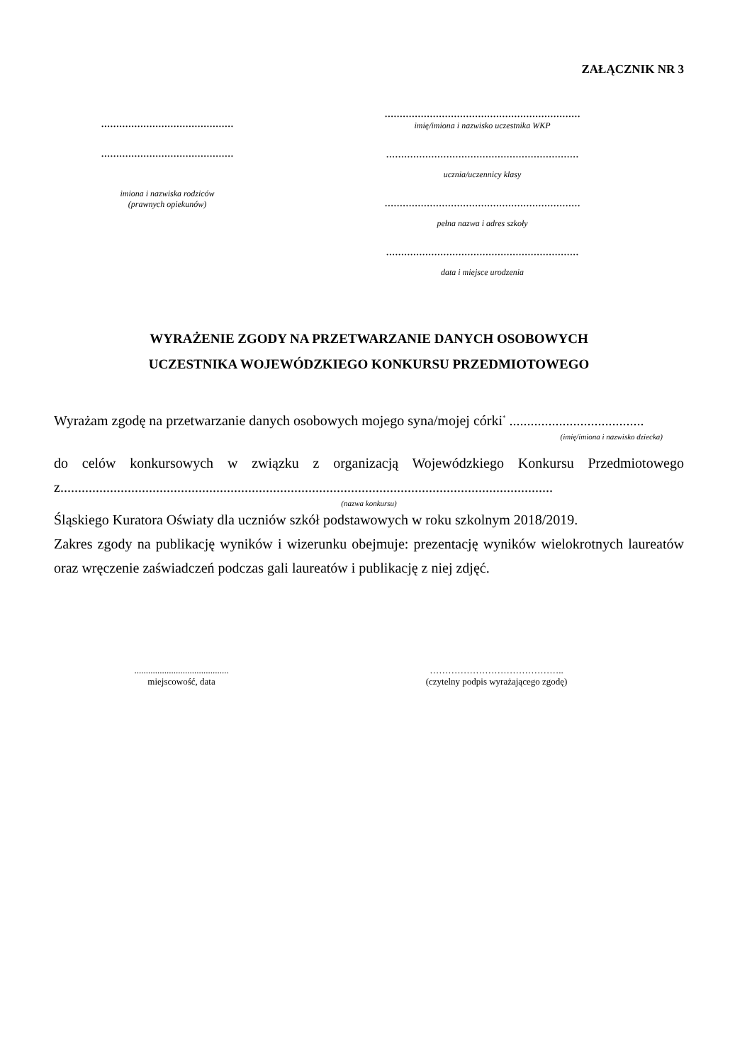ZAŁĄCZNIK NR 3
............................................
............................................
imiona i nazwiska rodziców
(prawnych opiekunów)
.................................................................
imię/imiona i nazwisko uczestnika WKP
................................................................
ucznia/uczennicy klasy
.................................................................
pełna nazwa i adres szkoły
................................................................
data i miejsce urodzenia
WYRAŻENIE ZGODY NA PRZETWARZANIE DANYCH OSOBOWYCH
UCZESTNIKA WOJEWÓDZKIEGO KONKURSU PRZEDMIOTOWEGO
Wyrażam zgodę na przetwarzanie danych osobowych mojego syna/mojej córki<sup>*</sup> ......................................
(imię/imiona i nazwisko dziecka)
do celów konkursowych w związku z organizacją Wojewódzkiego Konkursu Przedmiotowego z...........................................................................................................................................
(nazwa konkursu)
Śląskiego Kuratora Oświaty dla uczniów szkół podstawowych w roku szkolnym 2018/2019.
Zakres zgody na publikację wyników i wizerunku obejmuje: prezentację wyników wielokrotnych laureatów oraz wręczenie zaświadczeń podczas gali laureatów i publikację z niej zdjęć.
.........................................
miejscowość, data
……………………………………..
(czytelny podpis wyrażającego zgodę)